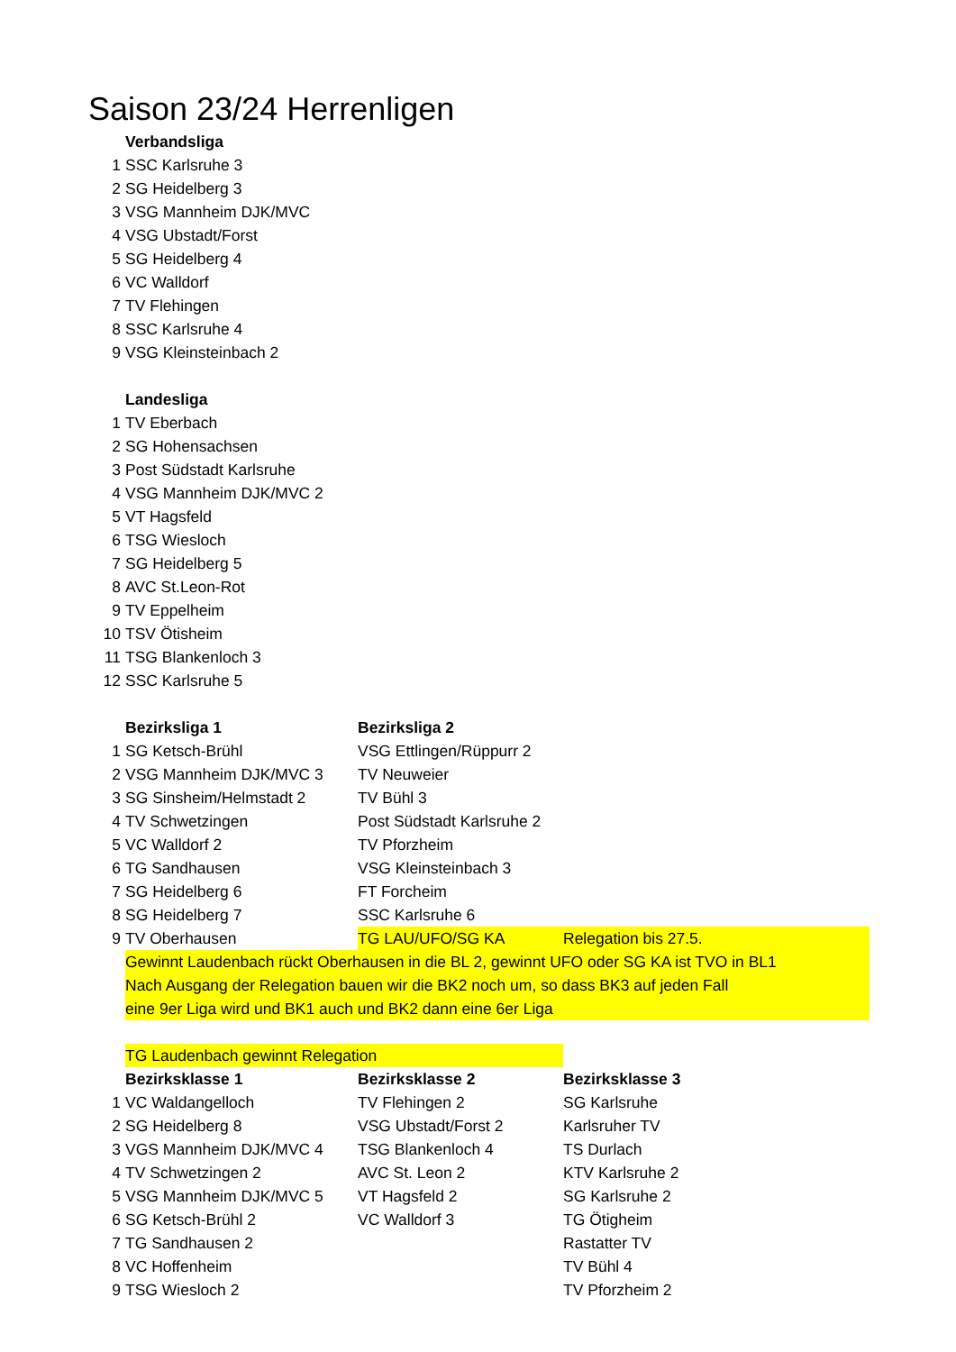Saison 23/24 Herrenligen
| | Verbandsliga | | |
| 1 | SSC Karlsruhe 3 | | |
| 2 | SG Heidelberg 3 | | |
| 3 | VSG Mannheim DJK/MVC | | |
| 4 | VSG Ubstadt/Forst | | |
| 5 | SG Heidelberg 4 | | |
| 6 | VC Walldorf | | |
| 7 | TV Flehingen | | |
| 8 | SSC Karlsruhe 4 | | |
| 9 | VSG Kleinsteinbach 2 | | |
| | Landesliga | | |
| 1 | TV Eberbach | | |
| 2 | SG Hohensachsen | | |
| 3 | Post Südstadt Karlsruhe | | |
| 4 | VSG Mannheim DJK/MVC 2 | | |
| 5 | VT Hagsfeld | | |
| 6 | TSG Wiesloch | | |
| 7 | SG Heidelberg 5 | | |
| 8 | AVC St.Leon-Rot | | |
| 9 | TV Eppelheim | | |
| 10 | TSV Ötisheim | | |
| 11 | TSG Blankenloch 3 | | |
| 12 | SSC Karlsruhe 5 | | |
| | Bezirksliga 1 | Bezirksliga 2 | |
| 1 | SG Ketsch-Brühl | VSG Ettlingen/Rüppurr 2 | |
| 2 | VSG Mannheim DJK/MVC 3 | TV Neuweier | |
| 3 | SG Sinsheim/Helmstadt 2 | TV Bühl 3 | |
| 4 | TV Schwetzingen | Post Südstadt Karlsruhe 2 | |
| 5 | VC Walldorf 2 | TV Pforzheim | |
| 6 | TG Sandhausen | VSG Kleinsteinbach 3 | |
| 7 | SG Heidelberg 6 | FT Forcheim | |
| 8 | SG Heidelberg 7 | SSC Karlsruhe 6 | |
| 9 | TV Oberhausen | TG LAU/UFO/SG KA | Relegation bis 27.5. |
| | Gewinnt Laudenbach rückt Oberhausen in die BL 2, gewinnt UFO oder SG KA ist TVO in BL1 | | |
| | Nach Ausgang der Relegation bauen wir die BK2 noch um, so dass BK3 auf jeden Fall | | |
| | eine 9er Liga wird und BK1 auch und BK2 dann eine 6er Liga | | |
| | TG Laudenbach gewinnt Relegation | | |
| | Bezirksklasse 1 | Bezirksklasse 2 | Bezirksklasse 3 |
| 1 | VC Waldangelloch | TV Flehingen 2 | SG Karlsruhe |
| 2 | SG Heidelberg 8 | VSG Ubstadt/Forst 2 | Karlsruher TV |
| 3 | VGS Mannheim DJK/MVC 4 | TSG Blankenloch 4 | TS Durlach |
| 4 | TV Schwetzingen 2 | AVC St. Leon 2 | KTV Karlsruhe 2 |
| 5 | VSG Mannheim DJK/MVC 5 | VT Hagsfeld 2 | SG Karlsruhe 2 |
| 6 | SG Ketsch-Brühl 2 | VC Walldorf 3 | TG Ötigheim |
| 7 | TG Sandhausen 2 | | Rastatter TV |
| 8 | VC Hoffenheim | | TV Bühl 4 |
| 9 | TSG Wiesloch 2 | | TV Pforzheim 2 |